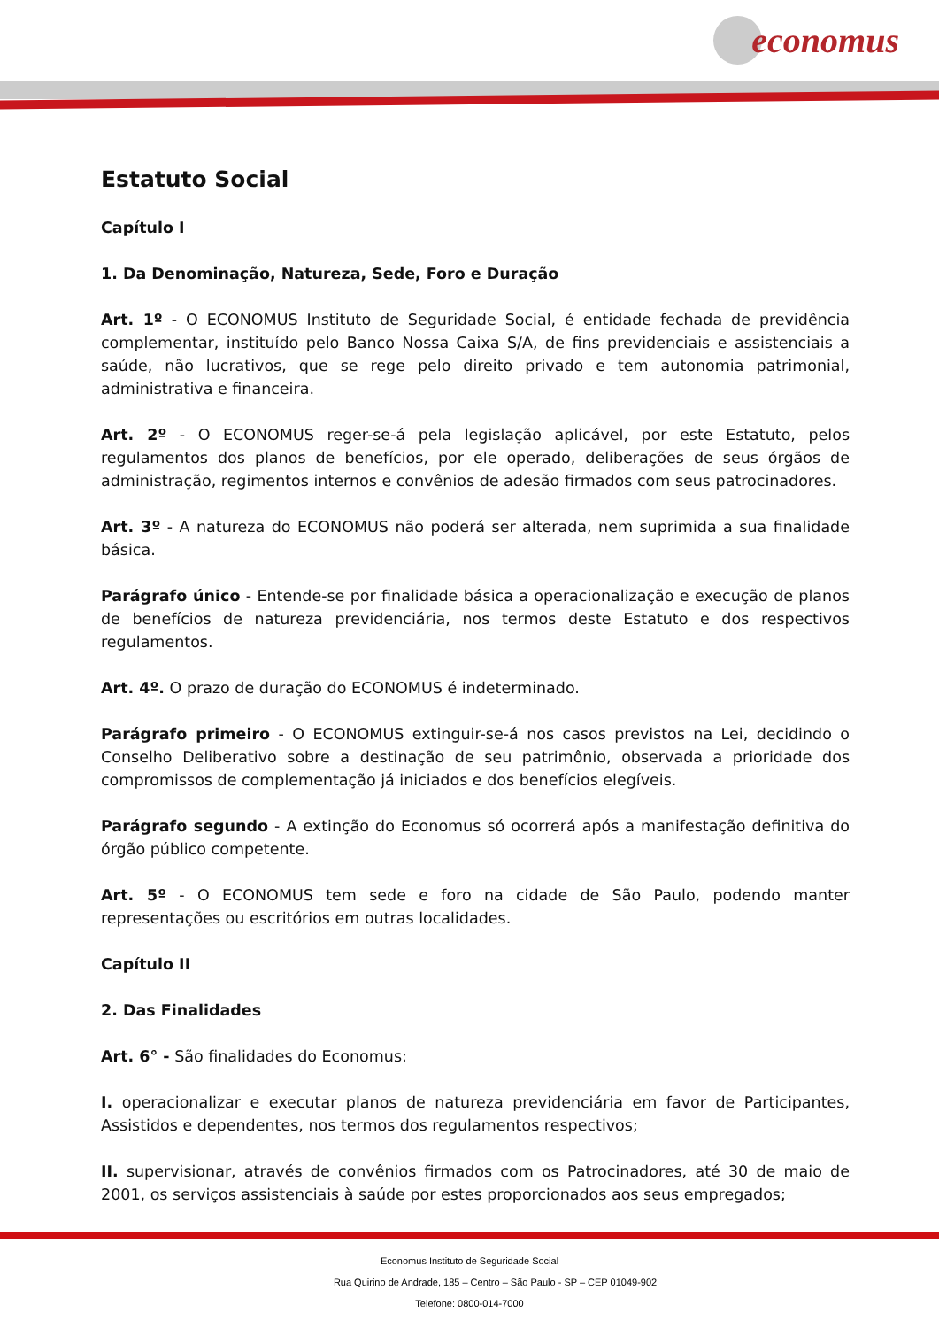economus
Estatuto Social
Capítulo I
1. Da Denominação, Natureza, Sede, Foro e Duração
Art. 1º - O ECONOMUS Instituto de Seguridade Social, é entidade fechada de previdência complementar, instituído pelo Banco Nossa Caixa S/A, de fins previdenciais e assistenciais a saúde, não lucrativos, que se rege pelo direito privado e tem autonomia patrimonial, administrativa e financeira.
Art. 2º - O ECONOMUS reger-se-á pela legislação aplicável, por este Estatuto, pelos regulamentos dos planos de benefícios, por ele operado, deliberações de seus órgãos de administração, regimentos internos e convênios de adesão firmados com seus patrocinadores.
Art. 3º - A natureza do ECONOMUS não poderá ser alterada, nem suprimida a sua finalidade básica.
Parágrafo único - Entende-se por finalidade básica a operacionalização e execução de planos de benefícios de natureza previdenciária, nos termos deste Estatuto e dos respectivos regulamentos.
Art. 4º. O prazo de duração do ECONOMUS é indeterminado.
Parágrafo primeiro - O ECONOMUS extinguir-se-á nos casos previstos na Lei, decidindo o Conselho Deliberativo sobre a destinação de seu patrimônio, observada a prioridade dos compromissos de complementação já iniciados e dos benefícios elegíveis.
Parágrafo segundo - A extinção do Economus só ocorrerá após a manifestação definitiva do órgão público competente.
Art. 5º - O ECONOMUS tem sede e foro na cidade de São Paulo, podendo manter representações ou escritórios em outras localidades.
Capítulo II
2. Das Finalidades
Art. 6° - São finalidades do Economus:
I. operacionalizar e executar planos de natureza previdenciária em favor de Participantes, Assistidos e dependentes, nos termos dos regulamentos respectivos;
II. supervisionar, através de convênios firmados com os Patrocinadores, até 30 de maio de 2001, os serviços assistenciais à saúde por estes proporcionados aos seus empregados;
Economus Instituto de Seguridade Social
Rua Quirino de Andrade, 185 – Centro – São Paulo - SP – CEP 01049-902
Telefone: 0800-014-7000